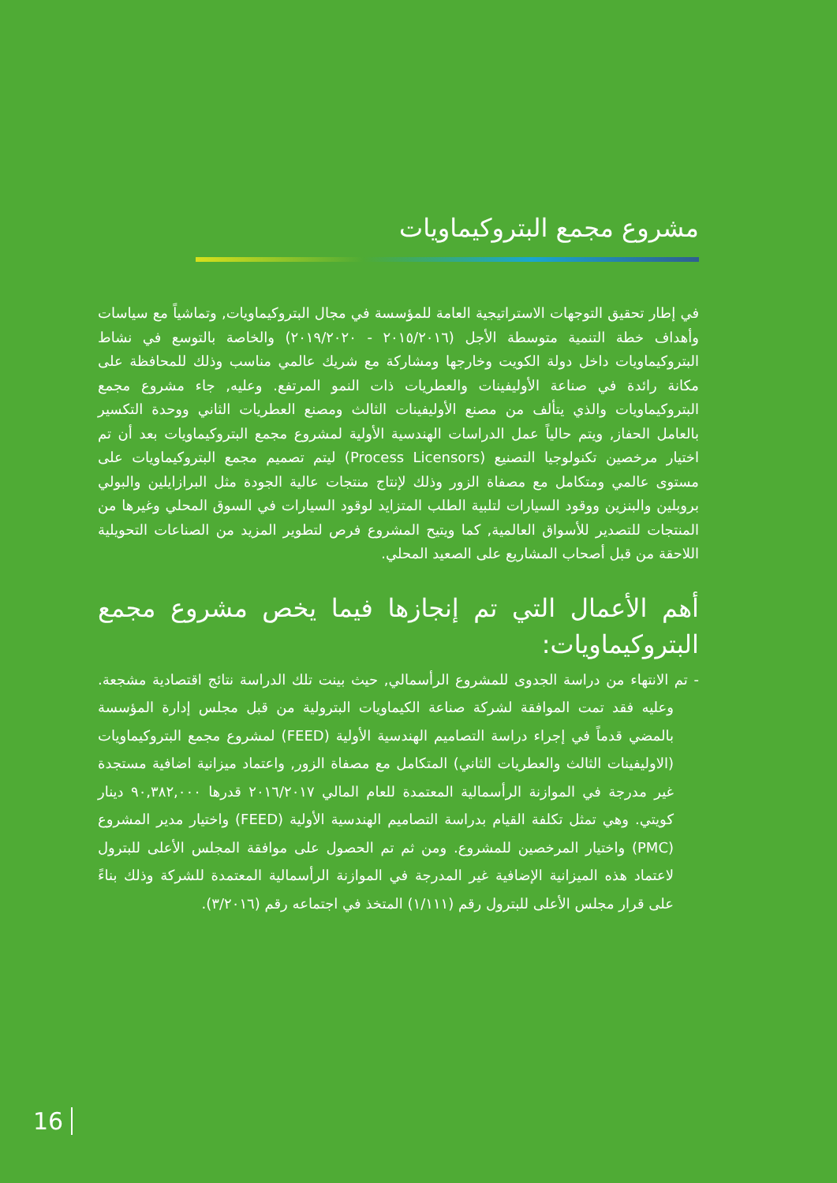مشروع مجمع البتروكيماويات
في إطار تحقيق التوجهات الاستراتيجية العامة للمؤسسة في مجال البتروكيماويات, وتماشياً مع سياسات وأهداف خطة التنمية متوسطة الأجل (٢٠١٥/٢٠١٦ - ٢٠١٩/٢٠٢٠) والخاصة بالتوسع في نشاط البتروكيماويات داخل دولة الكويت وخارجها ومشاركة مع شريك عالمي مناسب وذلك للمحافظة على مكانة رائدة في صناعة الأوليفينات والعطريات ذات النمو المرتفع. وعليه, جاء مشروع مجمع البتروكيماويات والذي يتألف من مصنع الأوليفينات الثالث ومصنع العطريات الثاني ووحدة التكسير بالعامل الحفاز, ويتم حالياً عمل الدراسات الهندسية الأولية لمشروع مجمع البتروكيماويات بعد أن تم اختيار مرخصين تكنولوجيا التصنيع (Process Licensors) ليتم تصميم مجمع البتروكيماويات على مستوى عالمي ومتكامل مع مصفاة الزور وذلك لإنتاج منتجات عالية الجودة مثل البرازايلين والبولي بروبلين والبنزين ووقود السيارات لتلبية الطلب المتزايد لوقود السيارات في السوق المحلي وغيرها من المنتجات للتصدير للأسواق العالمية, كما ويتيح المشروع فرص لتطوير المزيد من الصناعات التحويلية اللاحقة من قبل أصحاب المشاريع على الصعيد المحلي.
أهم الأعمال التي تم إنجازها فيما يخص مشروع مجمع البتروكيماويات:
- تم الانتهاء من دراسة الجدوى للمشروع الرأسمالي, حيث بينت تلك الدراسة نتائج اقتصادية مشجعة. وعليه فقد تمت الموافقة لشركة صناعة الكيماويات البترولية من قبل مجلس إدارة المؤسسة بالمضي قدماً في إجراء دراسة التصاميم الهندسية الأولية (FEED) لمشروع مجمع البتروكيماويات (الاوليفينات الثالث والعطريات الثاني) المتكامل مع مصفاة الزور, واعتماد ميزانية اضافية مستجدة غير مدرجة في الموازنة الرأسمالية المعتمدة للعام المالي ٢٠١٦/٢٠١٧ قدرها ٩٠,٣٨٢,٠٠٠ دينار كويتي. وهي تمثل تكلفة القيام بدراسة التصاميم الهندسية الأولية (FEED) واختيار مدير المشروع (PMC) واختيار المرخصين للمشروع. ومن ثم تم الحصول على موافقة المجلس الأعلى للبترول لاعتماد هذه الميزانية الإضافية غير المدرجة في الموازنة الرأسمالية المعتمدة للشركة وذلك بناءً على قرار مجلس الأعلى للبترول رقم (١/١١١) المتخذ في اجتماعه رقم (٣/٢٠١٦).
16